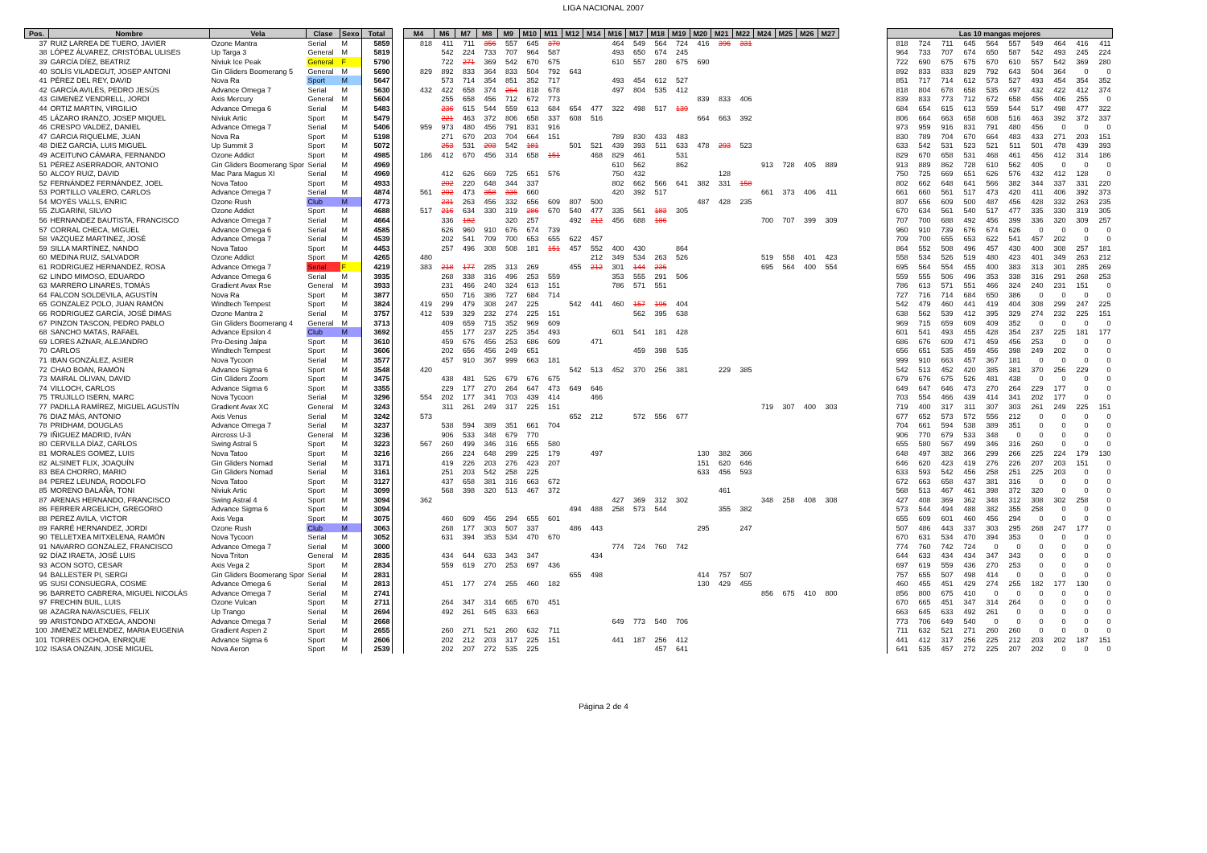LIGA NACIONAL 2007
| Pos. | Nombre | Vela | Clase | Sexo | Total | | M4 | M6 | M7 | M8 | M9 | M10 | M11 | M12 | M14 | M16 | M17 | M18 | M19 | M20 | M21 | M22 | M24 | M25 | M26 | M27 | | Las 10 mangas mejores | | | | | | | | | |
| --- | --- | --- | --- | --- | --- | --- | --- | --- | --- | --- | --- | --- | --- | --- | --- | --- | --- | --- | --- | --- | --- | --- | --- | --- | --- | --- | --- | --- | --- | --- | --- | --- | --- | --- | --- | --- | --- |
| 37 | RUIZ LARREA DE TUERO, JAVIER | Ozone Mantra | Serial | M | 5859 | | 818 | 411 | 711 | 356 | 557 | 645 | 370 | | | 464 | 549 | 564 | 724 | 416 | 396 | 331 | | | | | | 818 | 724 | 711 | 645 | 564 | 557 | 549 | 464 | 416 | 411 |
| 38 | LÓPEZ ÁLVAREZ, CRISTÓBAL ULISES | Up Targa 3 | General | M | 5819 | | | 542 | 224 | 733 | 707 | 964 | 587 | | | 493 | 650 | 674 | 245 | | | | | | | | | 964 | 733 | 707 | 674 | 650 | 587 | 542 | 493 | 245 | 224 |
| 39 | GARCÍA DÍEZ, BEATRIZ | Niviuk Ice Peak | General | F | 5790 | | | 722 | 271 | 369 | 542 | 670 | 675 | | | 610 | 557 | 280 | 675 | 690 | | | | | | | | 722 | 690 | 675 | 675 | 670 | 610 | 557 | 542 | 369 | 280 |
| 40 | SOLÍS VILADEGUT, JOSEP ANTONI | Gin Gliders Boomerang 5 | General | M | 5690 | | 829 | 892 | 833 | 364 | 833 | 504 | 792 | 643 | | | | | | | | | | | | | | 892 | 833 | 833 | 829 | 792 | 643 | 504 | 364 | 0 | 0 |
| 41 | PÉREZ DEL REY, DAVID | Nova Ra | Sport | M | 5647 | | | 573 | 714 | 354 | 851 | 352 | 717 | | | 493 | 454 | 612 | 527 | | | | | | | | | 851 | 717 | 714 | 612 | 573 | 527 | 493 | 454 | 354 | 352 |
| 42 | GARCÍA AVILÉS, PEDRO JESÚS | Advance Omega 7 | Serial | M | 5630 | | 432 | 422 | 658 | 374 | 264 | 818 | 678 | | | 497 | 804 | 535 | 412 | | | | | | | | | 818 | 804 | 678 | 658 | 535 | 497 | 432 | 422 | 412 | 374 |
| 43 | GIMENEZ VENDRELL, JORDI | Axis Mercury | General | M | 5604 | | | 255 | 658 | 456 | 712 | 672 | 773 | | | | | | | 839 | 833 | 406 | | | | | | 839 | 833 | 773 | 712 | 672 | 658 | 456 | 406 | 255 | 0 |
| 44 | ORTIZ MARTIN, VIRGILIO | Advance Omega 6 | Serial | M | 5483 | | | 236 | 615 | 544 | 559 | 613 | 684 | 654 | 477 | 322 | 498 | 517 | 139 | | | | | | | | | 684 | 654 | 615 | 613 | 559 | 544 | 517 | 498 | 477 | 322 |
| 45 | LÁZARO IRANZO, JOSEP MIQUEL | Niviuk Artic | Sport | M | 5479 | | | 221 | 463 | 372 | 806 | 658 | 337 | 608 | 516 | | | | | 664 | 663 | 392 | | | | | | 806 | 664 | 663 | 658 | 608 | 516 | 463 | 392 | 372 | 337 |
| 46 | CRESPO VALDEZ, DANIEL | Advance Omega 7 | Serial | M | 5406 | | 959 | 973 | 480 | 456 | 791 | 831 | 916 | | | | | | | | | | | | | | | 973 | 959 | 916 | 831 | 791 | 480 | 456 | 0 | 0 | 0 |
| 47 | GARCIA RIQUELME, JUAN | Nova Ra | Sport | M | 5198 | | | 271 | 670 | 203 | 704 | 664 | 151 | | | 789 | 830 | 433 | 483 | | | | | | | | | 830 | 789 | 704 | 670 | 664 | 483 | 433 | 271 | 203 | 151 |
| 48 | DIEZ GARCIA, LUIS MIGUEL | Up Summit 3 | Sport | M | 5072 | | | 253 | 531 | 203 | 542 | 181 | | 501 | 521 | 439 | 393 | 511 | 633 | 478 | 293 | 523 | | | | | | 633 | 542 | 531 | 523 | 521 | 511 | 501 | 478 | 439 | 393 |
| 49 | ACEITUNO CÁMARA, FERNANDO | Ozone Addict | Sport | M | 4985 | | 186 | 412 | 670 | 456 | 314 | 658 | 151 | | 468 | 829 | 461 | | 531 | | | | | | | | | 829 | 670 | 658 | 531 | 468 | 461 | 456 | 412 | 314 | 186 |
| 51 | PÉREZ ASERRADOR, ANTONIO | Gin Gliders Boomerang Spor | Serial | M | 4969 | | | | | | | | | | | 610 | 562 | | 862 | | | | 913 | 728 | 405 | 889 | | 913 | 889 | 862 | 728 | 610 | 562 | 405 | 0 | 0 | 0 |
| 50 | ALCOY RUIZ, DAVID | Mac Para Magus XI | Serial | M | 4969 | | | 412 | 626 | 669 | 725 | 651 | 576 | | | 750 | 432 | | | | 128 | | | | | | | 750 | 725 | 669 | 651 | 626 | 576 | 432 | 412 | 128 | 0 |
| 52 | FERNÁNDEZ FERNÁNDEZ, JOEL | Nova Tatoo | Sport | M | 4933 | | | 202 | 220 | 648 | 344 | 337 | | | | 802 | 662 | 566 | 641 | 382 | 331 | 158 | | | | | | 802 | 662 | 648 | 641 | 566 | 382 | 344 | 337 | 331 | 220 |
| 53 | PORTILLO VALERO, CARLOS | Advance Omega 7 | Serial | M | 4874 | | 561 | 202 | 473 | 358 | 336 | 660 | | | | 420 | 392 | 517 | | | | | 661 | 373 | 406 | 411 | | 661 | 660 | 561 | 517 | 473 | 420 | 411 | 406 | 392 | 373 |
| 54 | MOYÉS VALLS, ENRIC | Ozone Rush | Club | M | 4773 | | | 231 | 263 | 456 | 332 | 656 | 609 | 807 | 500 | | | | | 487 | 428 | 235 | | | | | | 807 | 656 | 609 | 500 | 487 | 456 | 428 | 332 | 263 | 235 |
| 55 | ZUGARINI, SILVIO | Ozone Addict | Sport | M | 4688 | | 517 | 216 | 634 | 330 | 319 | 286 | 670 | 540 | 477 | 335 | 561 | 183 | 305 | | | | | | | | | 670 | 634 | 561 | 540 | 517 | 477 | 335 | 330 | 319 | 305 |
| 56 | HERNANDEZ BAUTISTA, FRANCISCO | Advance Omega 7 | Serial | M | 4664 | | | 336 | 182 | | 320 | 257 | | 492 | 212 | 456 | 688 | 186 | | | | | 700 | 707 | 399 | 309 | | 707 | 700 | 688 | 492 | 456 | 399 | 336 | 320 | 309 | 257 |
| 57 | CORRAL CHECA, MIGUEL | Advance Omega 6 | Serial | M | 4585 | | | 626 | 960 | 910 | 676 | 674 | 739 | | | | | | | | | | | | | | | 960 | 910 | 739 | 676 | 674 | 626 | 0 | 0 | 0 | 0 |
| 58 | VAZQUEZ MARTINEZ, JOSÉ | Advance Omega 7 | Serial | M | 4539 | | | 202 | 541 | 709 | 700 | 653 | 655 | 622 | 457 | | | | | | | | | | | | | 709 | 700 | 655 | 653 | 622 | 541 | 457 | 202 | 0 | 0 |
| 59 | SILLA MARTÍNEZ, NANDO | Nova Tatoo | Sport | M | 4453 | | | 257 | 496 | 308 | 508 | 181 | 151 | 457 | 552 | 400 | 430 | | 864 | | | | | | | | | 864 | 552 | 508 | 496 | 457 | 430 | 400 | 308 | 257 | 181 |
| 60 | MEDINA RUIZ, SALVADOR | Ozone Addict | Sport | M | 4265 | | 480 | | | | | | | | 212 | 349 | 534 | 263 | 526 | | | | 519 | 558 | 401 | 423 | | 558 | 534 | 526 | 519 | 480 | 423 | 401 | 349 | 263 | 212 |
| 61 | RODRIGUEZ HERNANDEZ, ROSA | Advance Omega 7 | Serial | F | 4219 | | 383 | 218 | 177 | 285 | 313 | 269 | | 455 | 212 | 301 | 144 | 236 | | | | | 695 | 564 | 400 | 554 | | 695 | 564 | 554 | 455 | 400 | 383 | 313 | 301 | 285 | 269 |
| 62 | LINDO MIMOSO, EDUARDO | Advance Omega 6 | Serial | M | 3935 | | | 268 | 338 | 316 | 496 | 253 | 559 | | | 353 | 555 | 291 | 506 | | | | | | | | | 559 | 555 | 506 | 496 | 353 | 338 | 316 | 291 | 268 | 253 |
| 63 | MARRERO LINARES, TOMÁS | Gradient Avax Rse | General | M | 3933 | | | 231 | 466 | 240 | 324 | 613 | 151 | | | 786 | 571 | 551 | | | | | | | | | | 786 | 613 | 571 | 551 | 466 | 324 | 240 | 231 | 151 | 0 |
| 64 | FALCON SOLDEVILA, AGUSTÍN | Nova Ra | Sport | M | 3877 | | | 650 | 716 | 386 | 727 | 684 | 714 | | | | | | | | | | | | | | | 727 | 716 | 714 | 684 | 650 | 386 | 0 | 0 | 0 | 0 |
| 65 | GONZALEZ POLO, JUAN RAMÓN | Windtech Tempest | Sport | M | 3824 | | 419 | 299 | 479 | 308 | 247 | 225 | | 542 | 441 | 460 | 157 | 196 | 404 | | | | | | | | | 542 | 479 | 460 | 441 | 419 | 404 | 308 | 299 | 247 | 225 |
| 66 | RODRIGUEZ GARCÍA, JOSÉ DIMAS | Ozone Mantra 2 | Serial | M | 3757 | | 412 | 539 | 329 | 232 | 274 | 225 | 151 | | | | 562 | 395 | 638 | | | | | | | | | 638 | 562 | 539 | 412 | 395 | 329 | 274 | 232 | 225 | 151 |
| 67 | PINZON TASCON, PEDRO PABLO | Gin Gliders Boomerang 4 | General | M | 3713 | | | 409 | 659 | 715 | 352 | 969 | 609 | | | | | | | | | | | | | | | 969 | 715 | 659 | 609 | 409 | 352 | 0 | 0 | 0 | 0 |
| 68 | SANCHO MATAS, RAFAEL | Advance Epsilon 4 | Club | M | 3692 | | | 455 | 177 | 237 | 225 | 354 | 493 | | | 601 | 541 | 181 | 428 | | | | | | | | | 601 | 541 | 493 | 455 | 428 | 354 | 237 | 225 | 181 | 177 |
| 69 | LORES AZNAR, ALEJANDRO | Pro-Desing Jalpa | Sport | M | 3610 | | | 459 | 676 | 456 | 253 | 686 | 609 | | 471 | | | | | | | | | | | | | 686 | 676 | 609 | 471 | 459 | 456 | 253 | 0 | 0 | 0 |
| 70 | CARLOS | Windtech Tempest | Sport | M | 3606 | | | 202 | 656 | 456 | 249 | 651 | | | | | 459 | 398 | 535 | | | | | | | | | 656 | 651 | 535 | 459 | 456 | 398 | 249 | 202 | 0 | 0 |
| 71 | IBAN GONZÁLEZ, ASIER | Nova Tycoon | Serial | M | 3577 | | | 457 | 910 | 367 | 999 | 663 | 181 | | | | | | | | | | | | | | | 999 | 910 | 663 | 457 | 367 | 181 | 0 | 0 | 0 | 0 |
| 72 | CHAO BOAN, RAMÓN | Advance Sigma 6 | Sport | M | 3548 | | 420 | | | | | | | 542 | 513 | 452 | 370 | 256 | 381 | | 229 | 385 | | | | | | 542 | 513 | 452 | 420 | 385 | 381 | 370 | 256 | 229 | 0 |
| 73 | MAIRAL OLIVAN, DAVID | Gin Gliders Zoom | Sport | M | 3475 | | | 438 | 481 | 526 | 679 | 676 | 675 | | | | | | | | | | | | | | | 679 | 676 | 675 | 526 | 481 | 438 | 0 | 0 | 0 | 0 |
| 74 | VILLOCH, CARLOS | Advance Sigma 6 | Sport | M | 3355 | | | 229 | 177 | 270 | 264 | 647 | 473 | 649 | 646 | | | | | | | | | | | | | 649 | 647 | 646 | 473 | 270 | 264 | 229 | 177 | 0 | 0 |
| 75 | TRUJILLO ISERN, MARC | Nova Tycoon | Serial | M | 3296 | | 554 | 202 | 177 | 341 | 703 | 439 | 414 | | 466 | | | | | | | | | | | | | 703 | 554 | 466 | 439 | 414 | 341 | 202 | 177 | 0 | 0 |
| 77 | PADILLA RAMÍREZ, MIGUEL AGUSTÍN | Gradient Avax XC | General | M | 3243 | | | 311 | 261 | 249 | 317 | 225 | 151 | | | | | | | | | | 719 | 307 | 400 | 303 | | 719 | 400 | 317 | 311 | 307 | 303 | 261 | 249 | 225 | 151 |
| 76 | DIAZ MÁS, ANTONIO | Axis Venus | Serial | M | 3242 | | 573 | | | | | | | 652 | 212 | | 572 | 556 | 677 | | | | | | | | | 677 | 652 | 573 | 572 | 556 | 212 | 0 | 0 | 0 | 0 |
| 78 | PRIDHAM, DOUGLAS | Advance Omega 7 | Serial | M | 3237 | | | 538 | 594 | 389 | 351 | 661 | 704 | | | | | | | | | | | | | | | 704 | 661 | 594 | 538 | 389 | 351 | 0 | 0 | 0 | 0 |
| 79 | IÑIGUEZ MADRID, IVÁN | Aircross U-3 | General | M | 3236 | | | 906 | 533 | 348 | 679 | 770 | | | | | | | | | | | | | | | | 906 | 770 | 679 | 533 | 348 | 0 | 0 | 0 | 0 | 0 |
| 80 | CERVILLA DÍAZ, CARLOS | Swing Astral 5 | Sport | M | 3223 | | 567 | 260 | 499 | 346 | 316 | 655 | 580 | | | | | | | | | | | | | | | 655 | 580 | 567 | 499 | 346 | 316 | 260 | 0 | 0 | 0 |
| 81 | MORALES GOMEZ, LUIS | Nova Tatoo | Sport | M | 3216 | | | 266 | 224 | 648 | 299 | 225 | 179 | | 497 | | | | | 130 | 382 | 366 | | | | | | 648 | 497 | 382 | 366 | 299 | 266 | 225 | 224 | 179 | 130 |
| 82 | ALSINET FLIX, JOAQUÍN | Gin Gliders Nomad | Serial | M | 3171 | | | 419 | 226 | 203 | 276 | 423 | 207 | | | | | | | 151 | 620 | 646 | | | | | | 646 | 620 | 423 | 419 | 276 | 226 | 207 | 203 | 151 | 0 |
| 83 | BEA CHORRO, MARIO | Gin Gliders Nomad | Serial | M | 3161 | | | 251 | 203 | 542 | 258 | 225 | | | | | | | | 633 | 456 | 593 | | | | | | 633 | 593 | 542 | 456 | 258 | 251 | 225 | 203 | 0 | 0 |
| 84 | PEREZ LEUNDA, RODOLFO | Nova Tatoo | Sport | M | 3127 | | | 437 | 658 | 381 | 316 | 663 | 672 | | | | | | | | | | | | | | | 672 | 663 | 658 | 437 | 381 | 316 | 0 | 0 | 0 | 0 |
| 85 | MORENO BALAÑA, TONI | Niviuk Artic | Sport | M | 3099 | | | 568 | 398 | 320 | 513 | 467 | 372 | | | | | | | | 461 | | | | | | | 568 | 513 | 467 | 461 | 398 | 372 | 320 | 0 | 0 | 0 |
| 87 | ARENAS HERNANDO, FRANCISCO | Swing Astral 4 | Sport | M | 3094 | | 362 | | | | | | | | | 427 | 369 | 312 | 302 | | | | 348 | 258 | 408 | 308 | | 427 | 408 | 369 | 362 | 348 | 312 | 308 | 302 | 258 | 0 |
| 86 | FERRER ARGELICH, GREGORIO | Advance Sigma 6 | Sport | M | 3094 | | | | | | | | | 494 | 488 | 258 | 573 | 544 | | | 355 | 382 | | | | | | 573 | 544 | 494 | 488 | 382 | 355 | 258 | 0 | 0 | 0 |
| 88 | PEREZ AVILA, VICTOR | Axis Vega | Sport | M | 3075 | | | 460 | 609 | 456 | 294 | 655 | 601 | | | | | | | | | | | | | | | 655 | 609 | 601 | 460 | 456 | 294 | 0 | 0 | 0 | 0 |
| 89 | FARRÉ HERNANDEZ, JORDI | Ozone Rush | Club | M | 3063 | | | 268 | 177 | 303 | 507 | 337 | | 486 | 443 | | | | | 295 | | 247 | | | | | | 507 | 486 | 443 | 337 | 303 | 295 | 268 | 247 | 177 | 0 |
| 90 | TELLETXEA MITXELENA, RAMÓN | Nova Tycoon | Serial | M | 3052 | | | 631 | 394 | 353 | 534 | 470 | 670 | | | | | | | | | | | | | | | 670 | 631 | 534 | 470 | 394 | 353 | 0 | 0 | 0 | 0 |
| 91 | NAVARRO GONZALEZ, FRANCISCO | Advance Omega 7 | Serial | M | 3000 | | | | | | | | | | | 774 | 724 | 760 | 742 | | | | | | | | | 774 | 760 | 742 | 724 | 0 | 0 | 0 | 0 | 0 | 0 |
| 92 | DÍAZ IRAETA, JOSÉ LUIS | Nova Triton | General | M | 2835 | | | 434 | 644 | 633 | 343 | 347 | | | 434 | | | | | | | | | | | | | 644 | 633 | 434 | 434 | 347 | 343 | 0 | 0 | 0 | 0 |
| 93 | ACON SOTO, CESAR | Axis Vega 2 | Sport | M | 2834 | | | 559 | 619 | 270 | 253 | 697 | 436 | | | | | | | | | | | | | | | 697 | 619 | 559 | 436 | 270 | 253 | 0 | 0 | 0 | 0 |
| 94 | BALLESTER PI, SERGI | Gin Gliders Boomerang Spor | Serial | M | 2831 | | | | | | | | | 655 | 498 | | | | | 414 | 757 | 507 | | | | | | 757 | 655 | 507 | 498 | 414 | 0 | 0 | 0 | 0 | 0 |
| 95 | SUSI CONSUEGRA, COSME | Advance Omega 6 | Serial | M | 2813 | | | 451 | 177 | 274 | 255 | 460 | 182 | | | | | | | 130 | 429 | 455 | | | | | | 460 | 455 | 451 | 429 | 274 | 255 | 182 | 177 | 130 | 0 |
| 96 | BARRETO CABRERA, MIGUEL NICOLÁS | Advance Omega 7 | Serial | M | 2741 | | | | | | | | | | | | | | | | | | 856 | 675 | 410 | 800 | | 856 | 800 | 675 | 410 | 0 | 0 | 0 | 0 | 0 | 0 |
| 97 | FRECHIN BUIL, LUIS | Ozone Vulcan | Sport | M | 2711 | | | 264 | 347 | 314 | 665 | 670 | 451 | | | | | | | | | | | | | | | 670 | 665 | 451 | 347 | 314 | 264 | 0 | 0 | 0 | 0 |
| 98 | AZAGRA NAVASCUES, FELIX | Up Trango | Serial | M | 2694 | | | 492 | 261 | 645 | 633 | 663 | | | | | | | | | | | | | | | | 663 | 645 | 633 | 492 | 261 | 0 | 0 | 0 | 0 | 0 |
| 99 | ARISTONDO ATXEGA, ANDONI | Advance Omega 7 | Serial | M | 2668 | | | | | | | | | | | 649 | 773 | 540 | 706 | | | | | | | | | 773 | 706 | 649 | 540 | 0 | 0 | 0 | 0 | 0 | 0 |
| 100 | JIMENEZ MELENDEZ, MARIA EUGENIA | Gradient Aspen 2 | Sport | M | 2655 | | | 260 | 271 | 521 | 260 | 632 | 711 | | | | | | | | | | | | | | | 711 | 632 | 521 | 271 | 260 | 260 | 0 | 0 | 0 | 0 |
| 101 | TORRES OCHOA, ENRIQUE | Advance Sigma 6 | Sport | M | 2606 | | | 202 | 212 | 203 | 317 | 225 | 151 | | | 441 | 187 | 256 | 412 | | | | | | | | | 441 | 412 | 317 | 256 | 225 | 212 | 203 | 202 | 187 | 151 |
| 102 | ISASA ONZAIN, JOSE MIGUEL | Nova Aeron | Sport | M | 2539 | | | 202 | 207 | 272 | 535 | 225 | | | | | | 457 | 641 | | | | | | | | | 641 | 535 | 457 | 272 | 225 | 207 | 202 | 0 | 0 | 0 |
Página 2 de 4